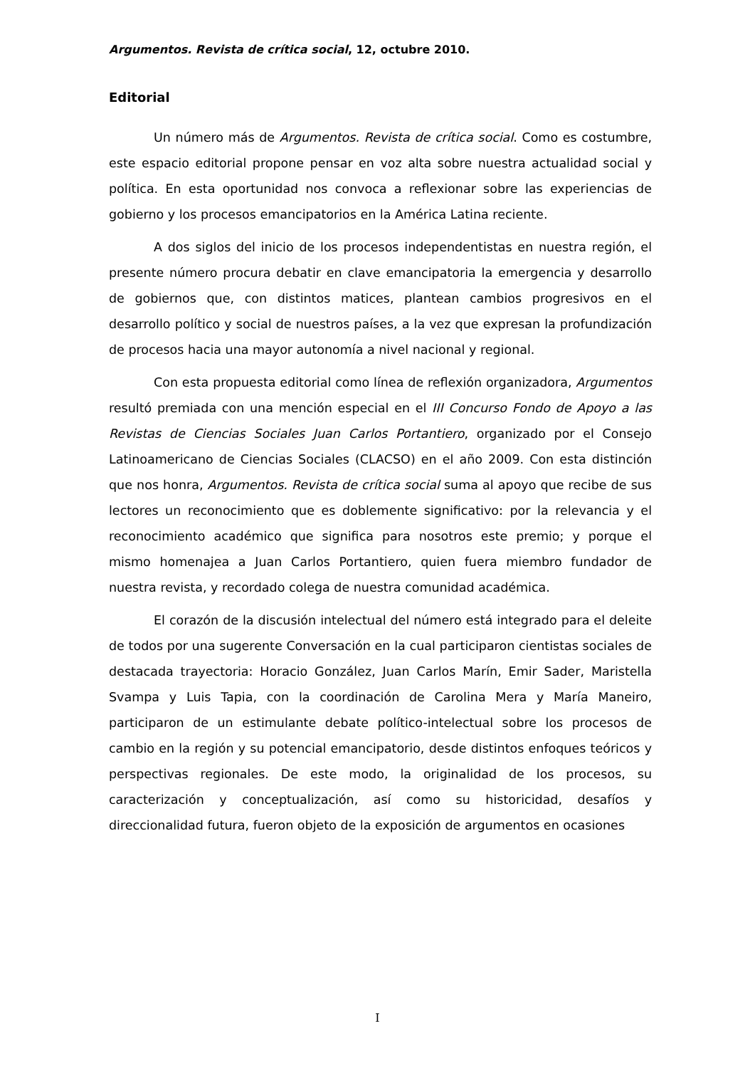Argumentos. Revista de crítica social, 12, octubre 2010.
Editorial
Un número más de Argumentos. Revista de crítica social. Como es costumbre, este espacio editorial propone pensar en voz alta sobre nuestra actualidad social y política. En esta oportunidad nos convoca a reflexionar sobre las experiencias de gobierno y los procesos emancipatorios en la América Latina reciente.
A dos siglos del inicio de los procesos independentistas en nuestra región, el presente número procura debatir en clave emancipatoria la emergencia y desarrollo de gobiernos que, con distintos matices, plantean cambios progresivos en el desarrollo político y social de nuestros países, a la vez que expresan la profundización de procesos hacia una mayor autonomía a nivel nacional y regional.
Con esta propuesta editorial como línea de reflexión organizadora, Argumentos resultó premiada con una mención especial en el III Concurso Fondo de Apoyo a las Revistas de Ciencias Sociales Juan Carlos Portantiero, organizado por el Consejo Latinoamericano de Ciencias Sociales (CLACSO) en el año 2009. Con esta distinción que nos honra, Argumentos. Revista de crítica social suma al apoyo que recibe de sus lectores un reconocimiento que es doblemente significativo: por la relevancia y el reconocimiento académico que significa para nosotros este premio; y porque el mismo homenajea a Juan Carlos Portantiero, quien fuera miembro fundador de nuestra revista, y recordado colega de nuestra comunidad académica.
El corazón de la discusión intelectual del número está integrado para el deleite de todos por una sugerente Conversación en la cual participaron cientistas sociales de destacada trayectoria: Horacio González, Juan Carlos Marín, Emir Sader, Maristella Svampa y Luis Tapia, con la coordinación de Carolina Mera y María Maneiro, participaron de un estimulante debate político-intelectual sobre los procesos de cambio en la región y su potencial emancipatorio, desde distintos enfoques teóricos y perspectivas regionales. De este modo, la originalidad de los procesos, su caracterización y conceptualización, así como su historicidad, desafíos y direccionalidad futura, fueron objeto de la exposición de argumentos en ocasiones
I